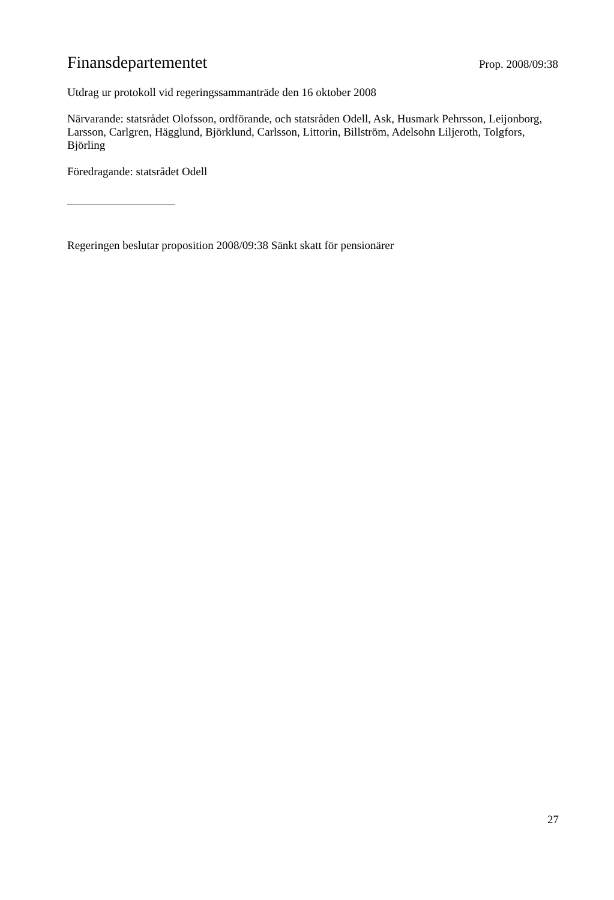Finansdepartementet Prop. 2008/09:38
Utdrag ur protokoll vid regeringssammanträde den 16 oktober 2008
Närvarande: statsrådet Olofsson, ordförande, och statsråden Odell, Ask, Husmark Pehrsson, Leijonborg, Larsson, Carlgren, Hägglund, Björklund, Carlsson, Littorin, Billström, Adelsohn Liljeroth, Tolgfors, Björling
Föredragande: statsrådet Odell
Regeringen beslutar proposition 2008/09:38 Sänkt skatt för pensionärer
27